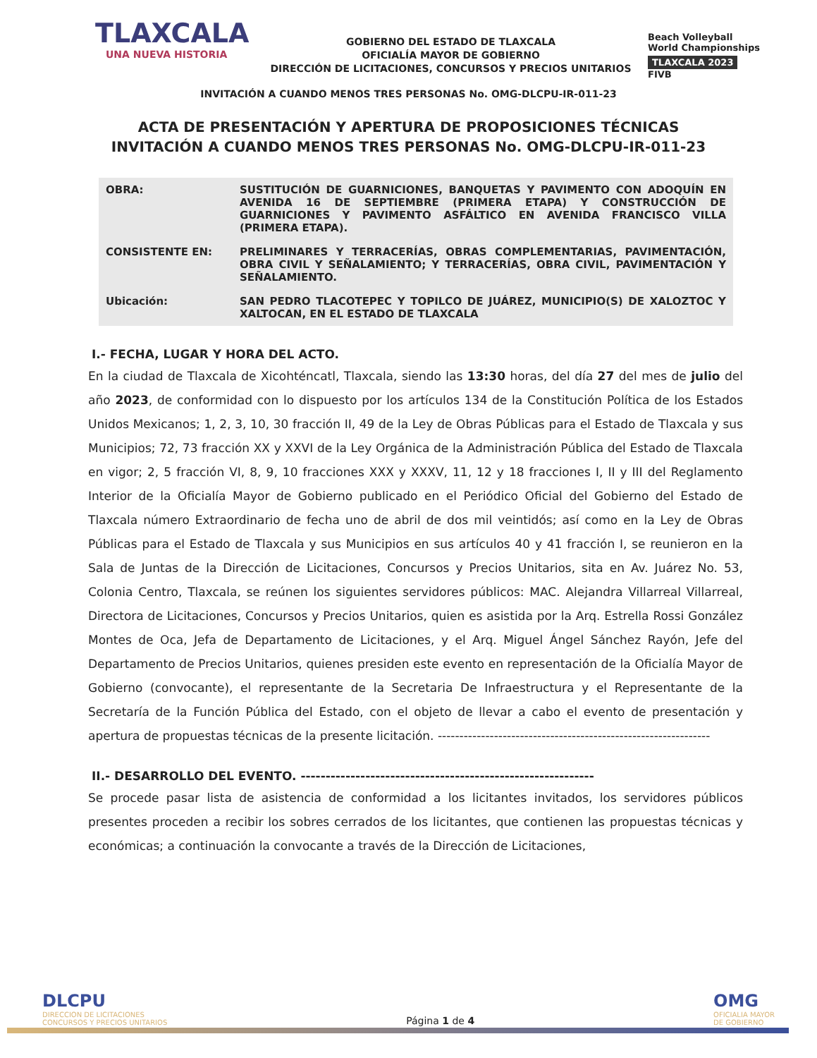TLAXCALA
UNA NUEVA HISTORIA
GOBIERNO DEL ESTADO DE TLAXCALA
OFICIALÍA MAYOR DE GOBIERNO
DIRECCIÓN DE LICITACIONES, CONCURSOS Y PRECIOS UNITARIOS
Beach Volleyball
World Championships
TLAXCALA 2023
FIVB
INVITACIÓN A CUANDO MENOS TRES PERSONAS No. OMG-DLCPU-IR-011-23
ACTA DE PRESENTACIÓN Y APERTURA DE PROPOSICIONES TÉCNICAS
INVITACIÓN A CUANDO MENOS TRES PERSONAS No. OMG-DLCPU-IR-011-23
| OBRA: | SUSTITUCIÓN DE GUARNICIONES, BANQUETAS Y PAVIMENTO CON ADOQUÍN EN AVENIDA 16 DE SEPTIEMBRE (PRIMERA ETAPA) Y CONSTRUCCIÓN DE GUARNICIONES Y PAVIMENTO ASFÁLTICO EN AVENIDA FRANCISCO VILLA (PRIMERA ETAPA). |
| CONSISTENTE EN: | PRELIMINARES Y TERRACERÍAS, OBRAS COMPLEMENTARIAS, PAVIMENTACIÓN, OBRA CIVIL Y SEÑALAMIENTO; Y TERRACERÍAS, OBRA CIVIL, PAVIMENTACIÓN Y SEÑALAMIENTO. |
| Ubicación: | SAN PEDRO TLACOTEPEC Y TOPILCO DE JUÁREZ, MUNICIPIO(S) DE XALOZTOC Y XALTOCAN, EN EL ESTADO DE TLAXCALA |
I.- FECHA, LUGAR Y HORA DEL ACTO.
En la ciudad de Tlaxcala de Xicohténcatl, Tlaxcala, siendo las 13:30 horas, del día 27 del mes de julio del año 2023, de conformidad con lo dispuesto por los artículos 134 de la Constitución Política de los Estados Unidos Mexicanos; 1, 2, 3, 10, 30 fracción II, 49 de la Ley de Obras Públicas para el Estado de Tlaxcala y sus Municipios; 72, 73 fracción XX y XXVI de la Ley Orgánica de la Administración Pública del Estado de Tlaxcala en vigor; 2, 5 fracción VI, 8, 9, 10 fracciones XXX y XXXV, 11, 12 y 18 fracciones I, II y III del Reglamento Interior de la Oficialía Mayor de Gobierno publicado en el Periódico Oficial del Gobierno del Estado de Tlaxcala número Extraordinario de fecha uno de abril de dos mil veintidós; así como en la Ley de Obras Públicas para el Estado de Tlaxcala y sus Municipios en sus artículos 40 y 41 fracción I, se reunieron en la Sala de Juntas de la Dirección de Licitaciones, Concursos y Precios Unitarios, sita en Av. Juárez No. 53, Colonia Centro, Tlaxcala, se reúnen los siguientes servidores públicos: MAC. Alejandra Villarreal Villarreal, Directora de Licitaciones, Concursos y Precios Unitarios, quien es asistida por la Arq. Estrella Rossi González Montes de Oca, Jefa de Departamento de Licitaciones, y el Arq. Miguel Ángel Sánchez Rayón, Jefe del Departamento de Precios Unitarios, quienes presiden este evento en representación de la Oficialía Mayor de Gobierno (convocante), el representante de la Secretaria De Infraestructura y el Representante de la Secretaría de la Función Pública del Estado, con el objeto de llevar a cabo el evento de presentación y apertura de propuestas técnicas de la presente licitación. ---------------------------------------------------------------
II.- DESARROLLO DEL EVENTO. -----------------------------------------------------------
Se procede pasar lista de asistencia de conformidad a los licitantes invitados, los servidores públicos presentes proceden a recibir los sobres cerrados de los licitantes, que contienen las propuestas técnicas y económicas; a continuación la convocante a través de la Dirección de Licitaciones,
DLCPU
DIRECCION DE LICITACIONES
CONCURSOS Y PRECIOS UNITARIOS
Página 1 de 4
OMG
OFICIALIA MAYOR
DE GOBIERNO